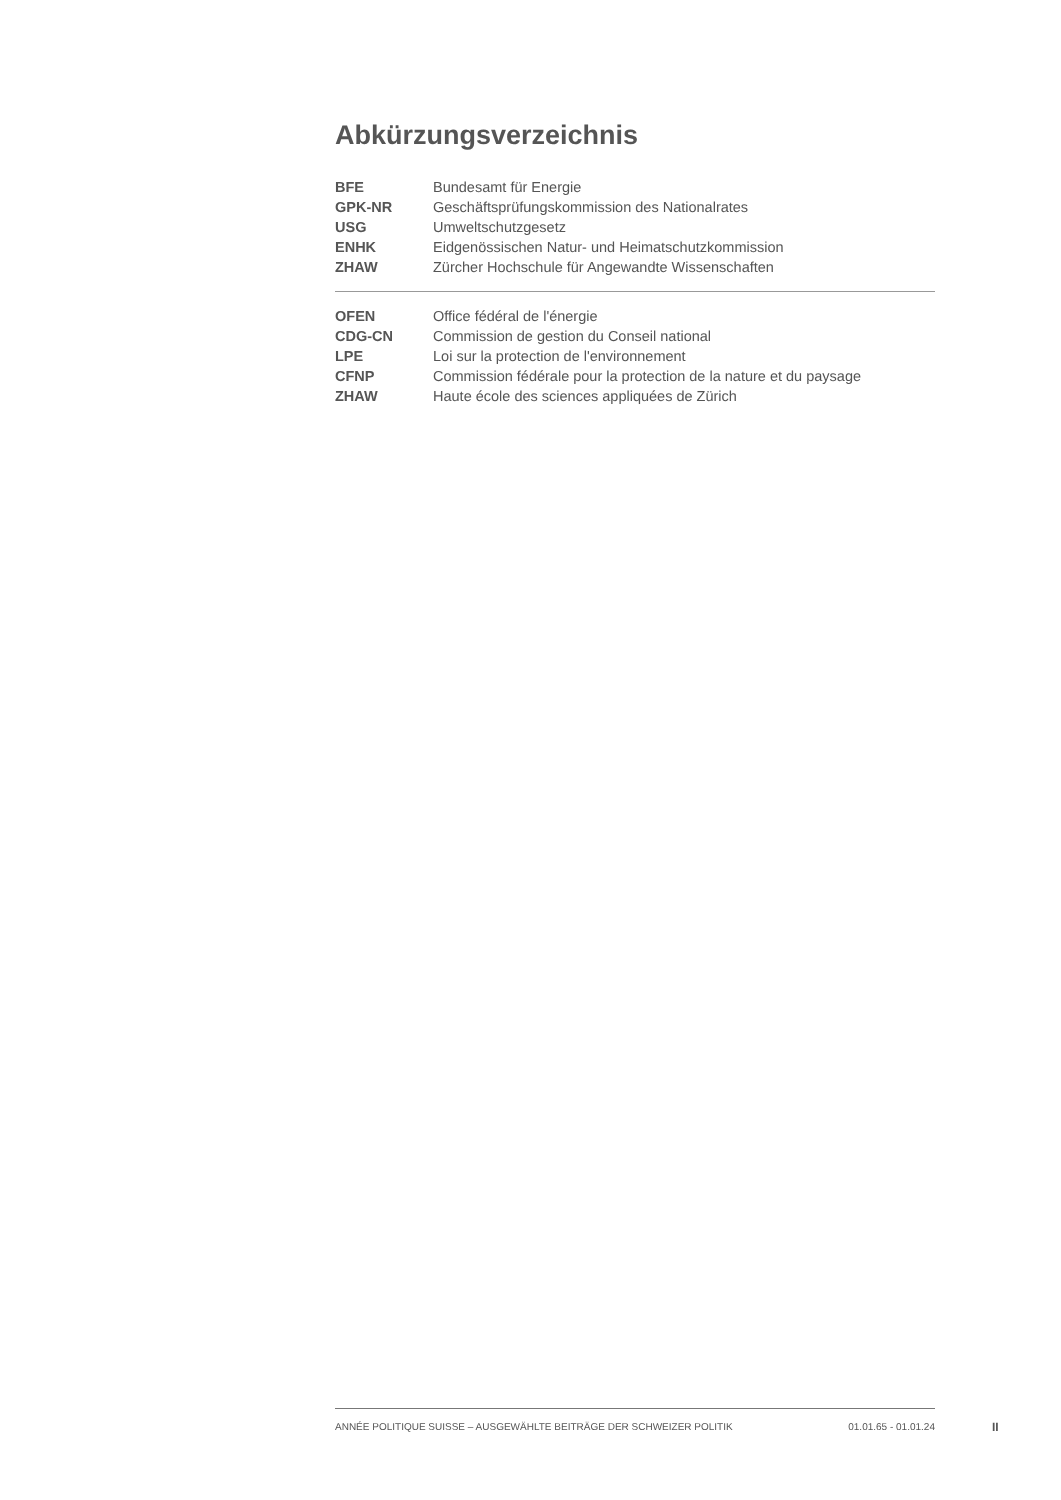Abkürzungsverzeichnis
| BFE | Bundesamt für Energie |
| GPK-NR | Geschäftsprüfungskommission des Nationalrates |
| USG | Umweltschutzgesetz |
| ENHK | Eidgenössischen Natur- und Heimatschutzkommission |
| ZHAW | Zürcher Hochschule für Angewandte Wissenschaften |
| OFEN | Office fédéral de l'énergie |
| CDG-CN | Commission de gestion du Conseil national |
| LPE | Loi sur la protection de l'environnement |
| CFNP | Commission fédérale pour la protection de la nature et du paysage |
| ZHAW | Haute école des sciences appliquées de Zürich |
ANNÉE POLITIQUE SUISSE – AUSGEWÄHLTE BEITRÄGE DER SCHWEIZER POLITIK 01.01.65 - 01.01.24
II